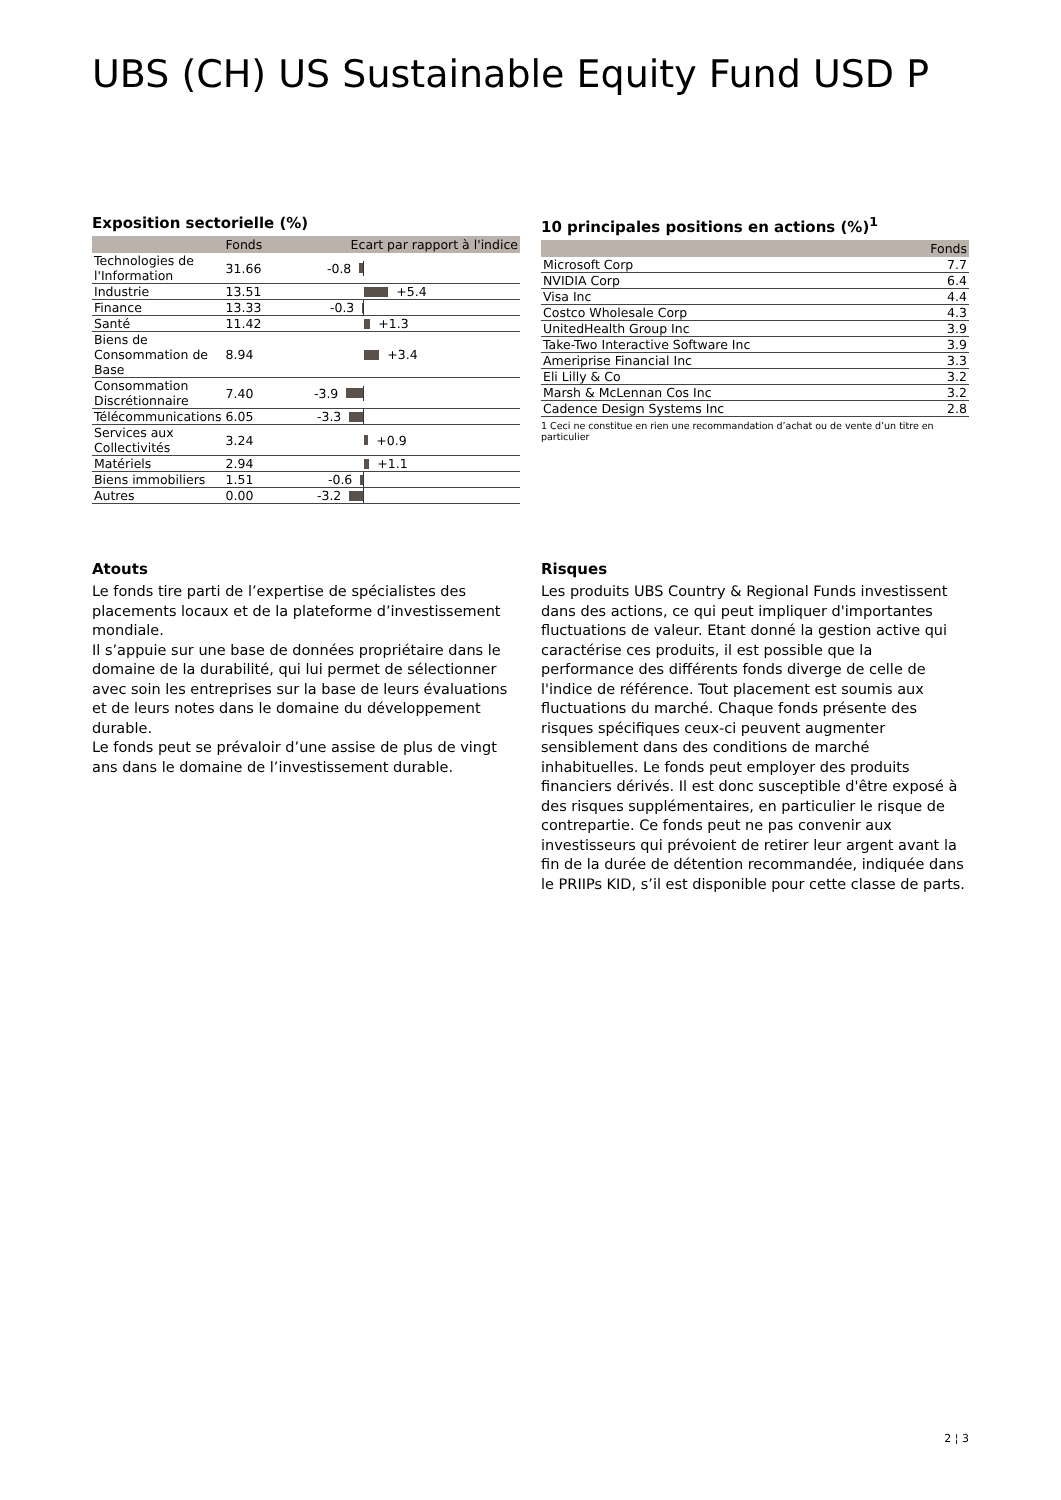UBS (CH) US Sustainable Equity Fund USD P
Exposition sectorielle (%)
| | Fonds | Ecart par rapport à l'indice |
| --- | --- | --- |
| Technologies de l'Information | 31.66 | -0.8 |
| Industrie | 13.51 | +5.4 |
| Finance | 13.33 | -0.3 |
| Santé | 11.42 | +1.3 |
| Biens de Consommation de Base | 8.94 | +3.4 |
| Consommation Discrétionnaire | 7.40 | -3.9 |
| Télécommunications | 6.05 | -3.3 |
| Services aux Collectivités | 3.24 | +0.9 |
| Matériels | 2.94 | +1.1 |
| Biens immobiliers | 1.51 | -0.6 |
| Autres | 0.00 | -3.2 |
10 principales positions en actions (%)<sup>1</sup>
| | Fonds |
| --- | --- |
| Microsoft Corp | 7.7 |
| NVIDIA Corp | 6.4 |
| Visa Inc | 4.4 |
| Costco Wholesale Corp | 4.3 |
| UnitedHealth Group Inc | 3.9 |
| Take-Two Interactive Software Inc | 3.9 |
| Ameriprise Financial Inc | 3.3 |
| Eli Lilly & Co | 3.2 |
| Marsh & McLennan Cos Inc | 3.2 |
| Cadence Design Systems Inc | 2.8 |
1 Ceci ne constitue en rien une recommandation d’achat ou de vente d’un titre en particulier
Atouts
Le fonds tire parti de l’expertise de spécialistes des placements locaux et de la plateforme d’investissement mondiale.
Il s’appuie sur une base de données propriétaire dans le domaine de la durabilité, qui lui permet de sélectionner avec soin les entreprises sur la base de leurs évaluations et de leurs notes dans le domaine du développement durable.
Le fonds peut se prévaloir d’une assise de plus de vingt ans dans le domaine de l’investissement durable.
Risques
Les produits UBS Country & Regional Funds investissent dans des actions, ce qui peut impliquer d'importantes fluctuations de valeur. Etant donné la gestion active qui caractérise ces produits, il est possible que la performance des différents fonds diverge de celle de l'indice de référence. Tout placement est soumis aux fluctuations du marché. Chaque fonds présente des risques spécifiques ceux-ci peuvent augmenter sensiblement dans des conditions de marché inhabituelles. Le fonds peut employer des produits financiers dérivés. Il est donc susceptible d'être exposé à des risques supplémentaires, en particulier le risque de contrepartie. Ce fonds peut ne pas convenir aux investisseurs qui prévoient de retirer leur argent avant la fin de la durée de détention recommandée, indiquée dans le PRIIPs KID, s’il est disponible pour cette classe de parts.
2 ¦ 3